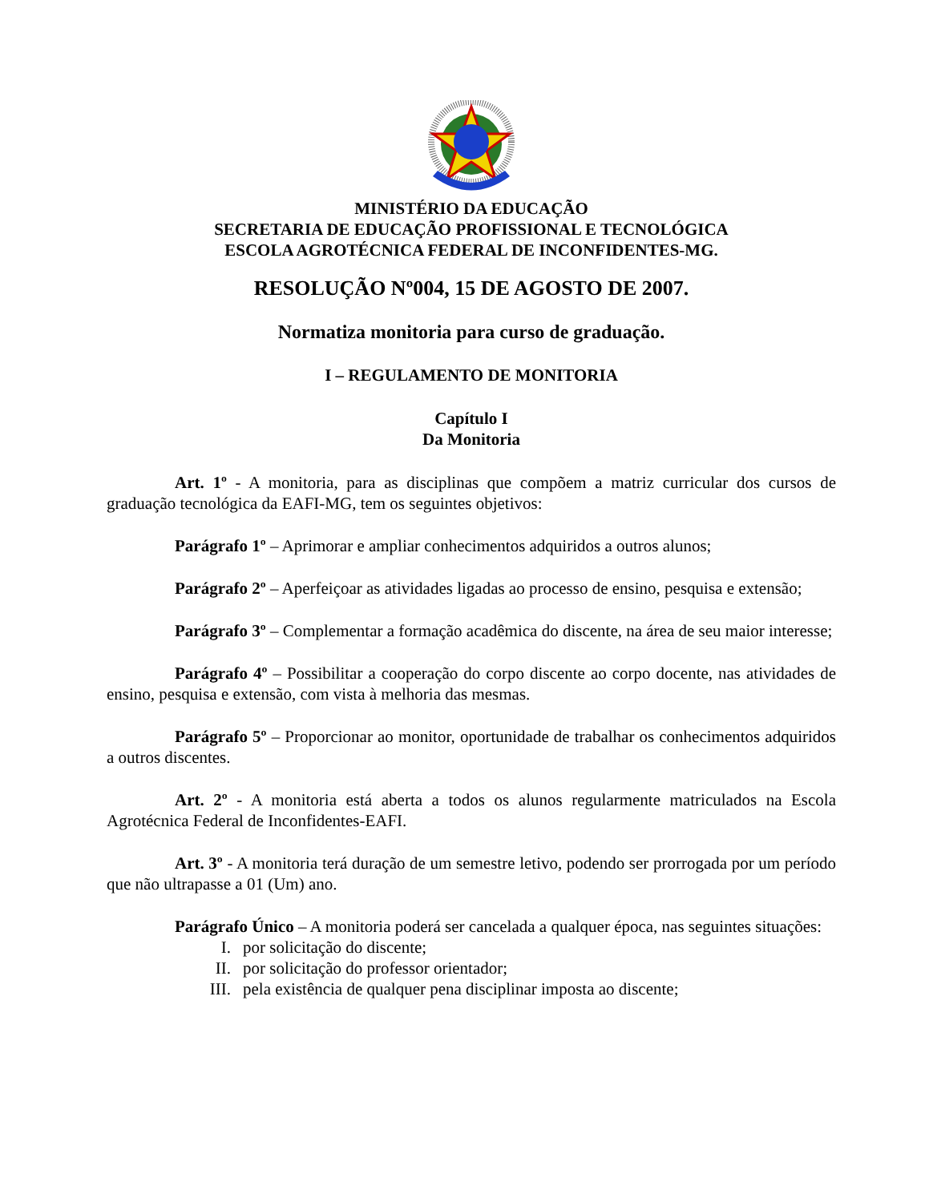MINISTÉRIO DA EDUCAÇÃO
SECRETARIA DE EDUCAÇÃO PROFISSIONAL E TECNOLÓGICA
ESCOLA AGROTÉCNICA FEDERAL DE INCONFIDENTES-MG.
RESOLUÇÃO Nº004, 15 DE AGOSTO DE 2007.
Normatiza monitoria para curso de graduação.
I – REGULAMENTO DE MONITORIA
Capítulo I
Da Monitoria
Art. 1º - A monitoria, para as disciplinas que compõem a matriz curricular dos cursos de graduação tecnológica da EAFI-MG, tem os seguintes objetivos:
Parágrafo 1º – Aprimorar e ampliar conhecimentos adquiridos a outros alunos;
Parágrafo 2º – Aperfeiçoar as atividades ligadas ao processo de ensino, pesquisa e extensão;
Parágrafo 3º – Complementar a formação acadêmica do discente, na área de seu maior interesse;
Parágrafo 4º – Possibilitar a cooperação do corpo discente ao corpo docente, nas atividades de ensino, pesquisa e extensão, com vista à melhoria das mesmas.
Parágrafo 5º – Proporcionar ao monitor, oportunidade de trabalhar os conhecimentos adquiridos a outros discentes.
Art. 2º - A monitoria está aberta a todos os alunos regularmente matriculados na Escola Agrotécnica Federal de Inconfidentes-EAFI.
Art. 3º - A monitoria terá duração de um semestre letivo, podendo ser prorrogada por um período que não ultrapasse a 01 (Um) ano.
Parágrafo Único – A monitoria poderá ser cancelada a qualquer época, nas seguintes situações:
I. por solicitação do discente;
II. por solicitação do professor orientador;
III. pela existência de qualquer pena disciplinar imposta ao discente;